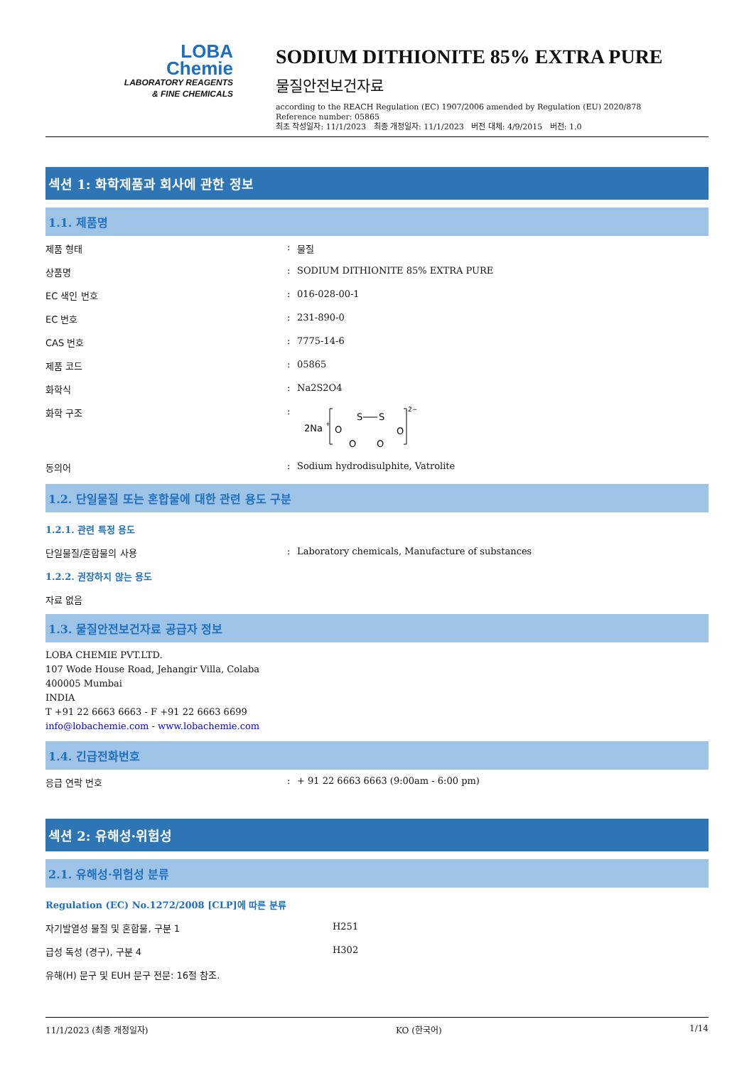LOBA
Chemie
LABORATORY REAGENTS
& FINE CHEMICALS
SODIUM DITHIONITE 85% EXTRA PURE
물질안전보건자료
according to the REACH Regulation (EC) 1907/2006 amended by Regulation (EU) 2020/878
Reference number: 05865
최초 작성일자: 11/1/2023 최종 개정일자: 11/1/2023 버전 대체: 4/9/2015 버전: 1.0
섹션 1: 화학제품과 회사에 관한 정보
1.1. 제품명
제품 형태 : 물질
상품명 : SODIUM DITHIONITE 85% EXTRA PURE
EC 색인 번호 : 016-028-00-1
EC 번호 : 231-890-0
CAS 번호 : 7775-14-6
제품 코드 : 05865
화학식 : Na2S2O4
화학 구조 :
2Na
+
O
S
S
O
O
O
2−
동의어 : Sodium hydrodisulphite, Vatrolite
1.2. 단일물질 또는 혼합물에 대한 관련 용도 구분
1.2.1. 관련 특정 용도
단일물질/혼합물의 사용 : Laboratory chemicals, Manufacture of substances
1.2.2. 권장하지 않는 용도
자료 없음
1.3. 물질안전보건자료 공급자 정보
LOBA CHEMIE PVT.LTD.
107 Wode House Road, Jehangir Villa, Colaba
400005 Mumbai
INDIA
T +91 22 6663 6663 - F +91 22 6663 6699
info@lobachemie.com - www.lobachemie.com
1.4. 긴급전화번호
응급 연락 번호 : + 91 22 6663 6663 (9:00am - 6:00 pm)
섹션 2: 유해성·위험성
2.1. 유해성·위험성 분류
Regulation (EC) No.1272/2008 [CLP]에 따른 분류
자기발열성 물질 및 혼합물, 구분 1 H251
급성 독성 (경구), 구분 4 H302
유해(H) 문구 및 EUH 문구 전문: 16절 참조.
11/1/2023 (최종 개정일자) KO (한국어) 1/14